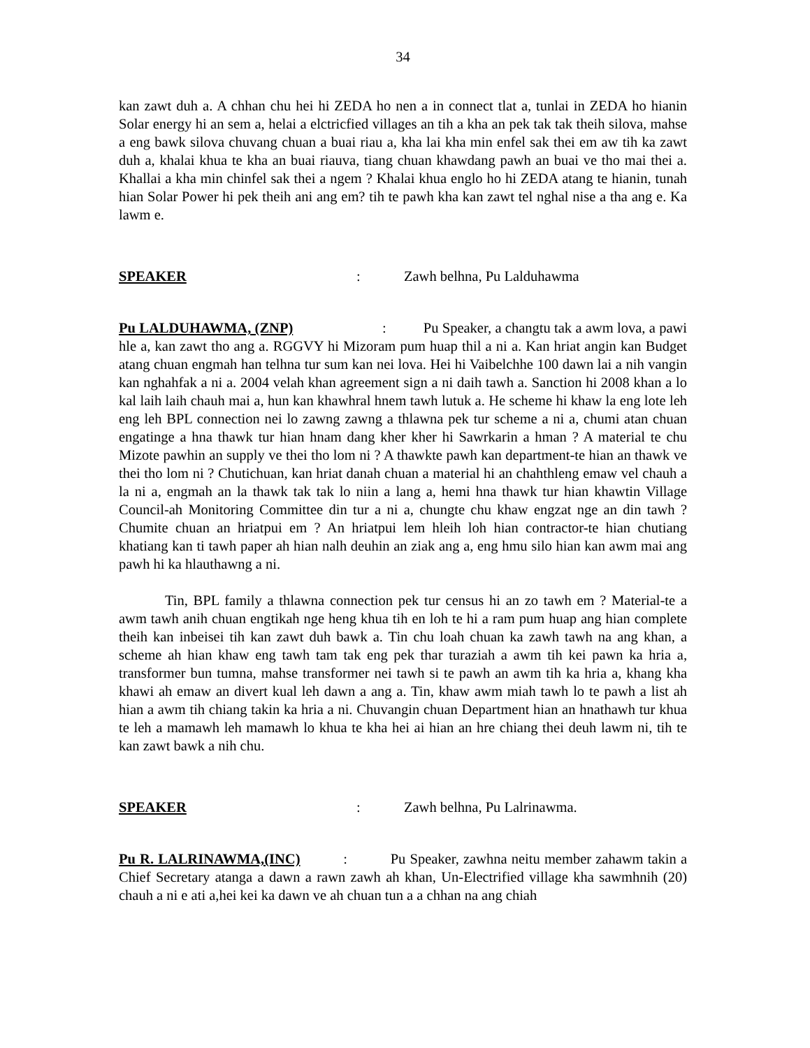34
kan zawt duh a. A chhan chu hei hi ZEDA ho nen a in connect tlat a, tunlai in ZEDA ho hianin Solar energy hi an sem a, helai a elctricfied villages an tih a kha an pek tak tak theih silova, mahse a eng bawk silova chuvang chuan a buai riau a, kha lai kha min enfel sak thei em aw tih ka zawt duh a, khalai khua te kha an buai riauva, tiang chuan khawdang pawh an buai ve tho mai thei a. Khallai a kha min chinfel sak thei a ngem ? Khalai khua englo ho hi ZEDA atang te hianin, tunah hian Solar Power hi pek theih ani ang em? tih te pawh kha kan zawt tel nghal nise a tha ang e. Ka lawm e.
SPEAKER: Zawh belhna, Pu Lalduhawma
Pu LALDUHAWMA, (ZNP) : Pu Speaker, a changtu tak a awm lova, a pawi hle a, kan zawt tho ang a. RGGVY hi Mizoram pum huap thil a ni a. Kan hriat angin kan Budget atang chuan engmah han telhna tur sum kan nei lova. Hei hi Vaibelchhe 100 dawn lai a nih vangin kan nghahfak a ni a. 2004 velah khan agreement sign a ni daih tawh a. Sanction hi 2008 khan a lo kal laih laih chauh mai a, hun kan khawhral hnem tawh lutuk a. He scheme hi khaw la eng lote leh eng leh BPL connection nei lo zawng zawng a thlawna pek tur scheme a ni a, chumi atan chuan engatinge a hna thawk tur hian hnam dang kher kher hi Sawrkarin a hman ? A material te chu Mizote pawhin an supply ve thei tho lom ni ? A thawkte pawh kan department-te hian an thawk ve thei tho lom ni ? Chutichuan, kan hriat danah chuan a material hi an chahthleng emaw vel chauh a la ni a, engmah an la thawk tak tak lo niin a lang a, hemi hna thawk tur hian khawtin Village Council-ah Monitoring Committee din tur a ni a, chungte chu khaw engzat nge an din tawh ? Chumite chuan an hriatpui em ? An hriatpui lem hleih loh hian contractor-te hian chutiang khatiang kan ti tawh paper ah hian nalh deuhin an ziak ang a, eng hmu silo hian kan awm mai ang pawh hi ka hlauthawng a ni.
Tin, BPL family a thlawna connection pek tur census hi an zo tawh em ? Material-te a awm tawh anih chuan engtikah nge heng khua tih en loh te hi a ram pum huap ang hian complete theih kan inbeisei tih kan zawt duh bawk a. Tin chu loah chuan ka zawh tawh na ang khan, a scheme ah hian khaw eng tawh tam tak eng pek thar turaziah a awm tih kei pawn ka hria a, transformer bun tumna, mahse transformer nei tawh si te pawh an awm tih ka hria a, khang kha khawi ah emaw an divert kual leh dawn a ang a. Tin, khaw awm miah tawh lo te pawh a list ah hian a awm tih chiang takin ka hria a ni. Chuvangin chuan Department hian an hnathawh tur khua te leh a mamawh leh mamawh lo khua te kha hei ai hian an hre chiang thei deuh lawm ni, tih te kan zawt bawk a nih chu.
SPEAKER: Zawh belhna, Pu Lalrinawma.
Pu R. LALRINAWMA,(INC) : Pu Speaker, zawhna neitu member zahawm takin a Chief Secretary atanga a dawn a rawn zawh ah khan, Un-Electrified village kha sawmhnih (20) chauh a ni e ati a,hei kei ka dawn ve ah chuan tun a a chhan na ang chiah